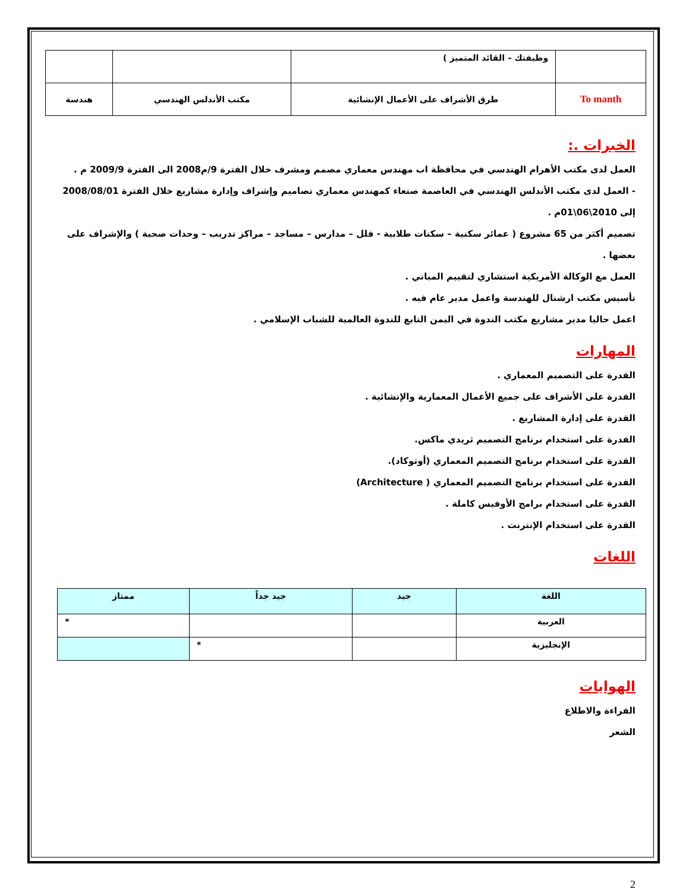| | وظيفتك – القائد المتميز ) | | |
| To manth | طرق الأشراف على الأعمال الإنشائية | مكتب الأندلس الهندسي | هندسة |
الخبرات .:
العمل لدى مكتب الأهرام الهندسي في محافظة اب مهندس معماري مصمم ومشرف خلال الفترة 9/م2008 الى الفترة 2009/9 م .
- العمل لدى مكتب الأندلس الهندسي في العاصمة صنعاء كمهندس معماري تصاميم وإشراف وإدارة مشاريع خلال الفترة 2008/08/01 إلى 2010\06\01م .
تصميم أكثر من 65 مشروع ( عمائر سكنية – سكنات طلابية - فلل – مدارس – مساجد – مراكز تدريب – وحدات صحية ) والإشراف على بعضها .
العمل مع الوكالة الأمريكية استشاري لتقييم المباني .
تأسيس مكتب ارشنال للهندسة واعمل مدير عام فيه .
اعمل حاليا مدير مشاريع مكتب الندوة في اليمن التابع للندوة العالمية للشباب الإسلامي .
المهارات
القدرة على التصميم المعماري .
القدرة على الأشراف على جميع الأعمال المعمارية والإنشائية .
القدرة على إدارة المشاريع .
القدرة على استخدام برنامج التصميم ثريدي ماكس.
القدرة على استخدام برنامج التصميم المعماري (أوتوكاد).
القدرة على استخدام برنامج التصميم المعماري ( Architecture)
القدرة على استخدام برامج الأوفيس كاملة .
القدرة على استخدام الإنترنت .
اللغات
| اللغة | جيد | جيد جداً | ممتاز |
| --- | --- | --- | --- |
| العربية | | | * |
| الإنجليزية | | * | |
الهوايات
القراءة والاطلاع
الشعر
2